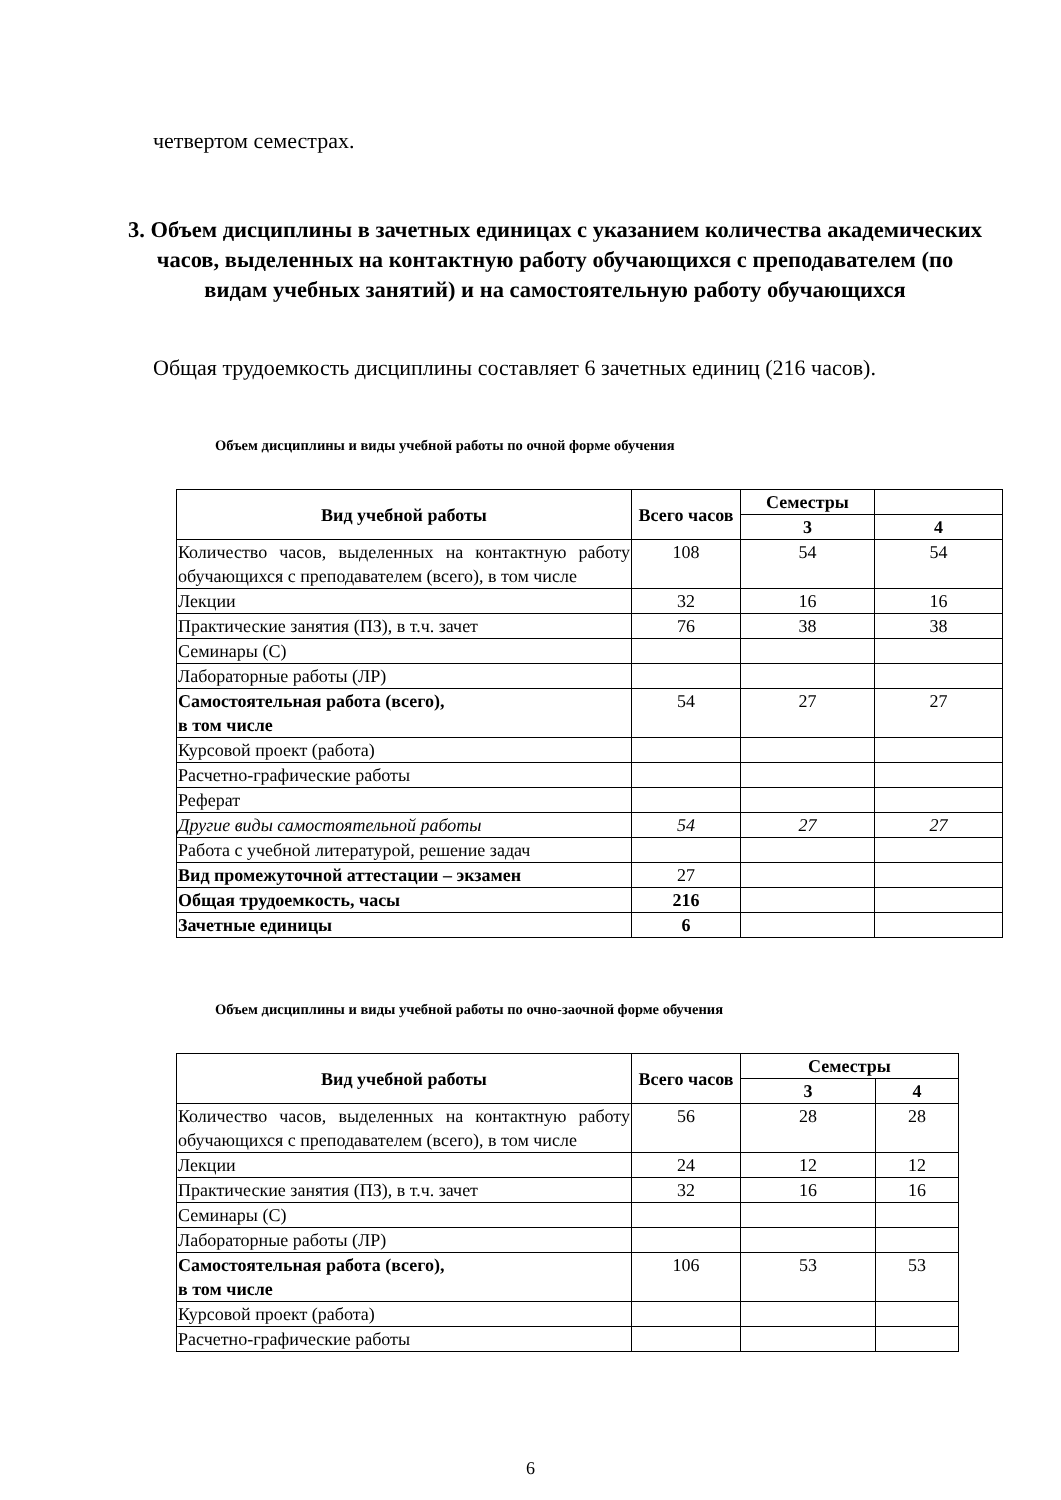четвертом семестрах.
3. Объем дисциплины в зачетных единицах с указанием количества академических часов, выделенных на контактную работу обучающихся с преподавателем (по видам учебных занятий) и на самостоятельную работу обучающихся
Общая трудоемкость дисциплины составляет 6 зачетных единиц (216 часов).
Объем дисциплины и виды учебной работы по очной форме обучения
| Вид учебной работы | Всего часов | Семестры | |
| --- | --- | --- | --- |
| | | 3 | 4 |
| Количество часов, выделенных на контактную работу обучающихся с преподавателем (всего), в том числе | 108 | 54 | 54 |
| Лекции | 32 | 16 | 16 |
| Практические занятия (ПЗ), в т.ч. зачет | 76 | 38 | 38 |
| Семинары (С) | | | |
| Лабораторные работы (ЛР) | | | |
| Самостоятельная работа (всего), в том числе | 54 | 27 | 27 |
| Курсовой проект (работа) | | | |
| Расчетно-графические работы | | | |
| Реферат | | | |
| Другие виды самостоятельной работы | 54 | 27 | 27 |
| Работа с учебной литературой, решение задач | | | |
| Вид промежуточной аттестации – экзамен | 27 | | |
| Общая трудоемкость, часы | 216 | | |
| Зачетные единицы | 6 | | |
Объем дисциплины и виды учебной работы по очно-заочной форме обучения
| Вид учебной работы | Всего часов | Семестры | |
| --- | --- | --- | --- |
| | | 3 | 4 |
| Количество часов, выделенных на контактную работу обучающихся с преподавателем (всего), в том числе | 56 | 28 | 28 |
| Лекции | 24 | 12 | 12 |
| Практические занятия (ПЗ), в т.ч. зачет | 32 | 16 | 16 |
| Семинары (С) | | | |
| Лабораторные работы (ЛР) | | | |
| Самостоятельная работа (всего), в том числе | 106 | 53 | 53 |
| Курсовой проект (работа) | | | |
| Расчетно-графические работы | | | |
6